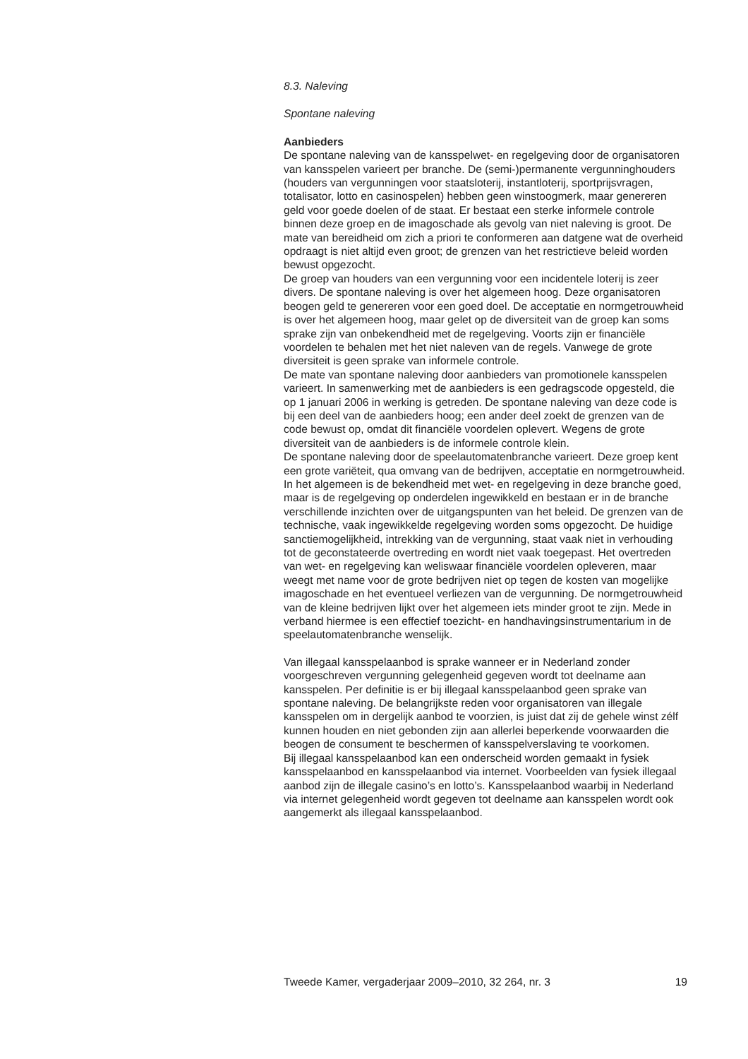8.3. Naleving
Spontane naleving
Aanbieders
De spontane naleving van de kansspelwet- en regelgeving door de organisatoren van kansspelen varieert per branche. De (semi-)permanente vergunninghouders (houders van vergunningen voor staatsloterij, instantloterij, sportprijsvragen, totalisator, lotto en casinospelen) hebben geen winstoogmerk, maar genereren geld voor goede doelen of de staat. Er bestaat een sterke informele controle binnen deze groep en de imagoschade als gevolg van niet naleving is groot. De mate van bereidheid om zich a priori te conformeren aan datgene wat de overheid opdraagt is niet altijd even groot; de grenzen van het restrictieve beleid worden bewust opgezocht.
De groep van houders van een vergunning voor een incidentele loterij is zeer divers. De spontane naleving is over het algemeen hoog. Deze organisatoren beogen geld te genereren voor een goed doel. De acceptatie en normgetrouwheid is over het algemeen hoog, maar gelet op de diversiteit van de groep kan soms sprake zijn van onbekendheid met de regelgeving. Voorts zijn er financiële voordelen te behalen met het niet naleven van de regels. Vanwege de grote diversiteit is geen sprake van informele controle.
De mate van spontane naleving door aanbieders van promotionele kansspelen varieert. In samenwerking met de aanbieders is een gedragscode opgesteld, die op 1 januari 2006 in werking is getreden. De spontane naleving van deze code is bij een deel van de aanbieders hoog; een ander deel zoekt de grenzen van de code bewust op, omdat dit financiële voordelen oplevert. Wegens de grote diversiteit van de aanbieders is de informele controle klein.
De spontane naleving door de speelautomatenbranche varieert. Deze groep kent een grote variëteit, qua omvang van de bedrijven, acceptatie en normgetrouwheid. In het algemeen is de bekendheid met wet- en regelgeving in deze branche goed, maar is de regelgeving op onderdelen ingewikkeld en bestaan er in de branche verschillende inzichten over de uitgangspunten van het beleid. De grenzen van de technische, vaak ingewikkelde regelgeving worden soms opgezocht. De huidige sanctiemogelijkheid, intrekking van de vergunning, staat vaak niet in verhouding tot de geconstateerde overtreding en wordt niet vaak toegepast. Het overtreden van wet- en regelgeving kan weliswaar financiële voordelen opleveren, maar weegt met name voor de grote bedrijven niet op tegen de kosten van mogelijke imagoschade en het eventueel verliezen van de vergunning. De normgetrouwheid van de kleine bedrijven lijkt over het algemeen iets minder groot te zijn. Mede in verband hiermee is een effectief toezicht- en handhavingsinstrumentarium in de speelautomatenbranche wenselijk.
Van illegaal kansspelaanbod is sprake wanneer er in Nederland zonder voorgeschreven vergunning gelegenheid gegeven wordt tot deelname aan kansspelen. Per definitie is er bij illegaal kansspelaanbod geen sprake van spontane naleving. De belangrijkste reden voor organisatoren van illegale kansspelen om in dergelijk aanbod te voorzien, is juist dat zij de gehele winst zélf kunnen houden en niet gebonden zijn aan allerlei beperkende voorwaarden die beogen de consument te beschermen of kansspelverslaving te voorkomen.
Bij illegaal kansspelaanbod kan een onderscheid worden gemaakt in fysiek kansspelaanbod en kansspelaanbod via internet. Voorbeelden van fysiek illegaal aanbod zijn de illegale casino’s en lotto’s. Kansspelaanbod waarbij in Nederland via internet gelegenheid wordt gegeven tot deelname aan kansspelen wordt ook aangemerkt als illegaal kansspelaanbod.
Tweede Kamer, vergaderjaar 2009–2010, 32 264, nr. 3 19